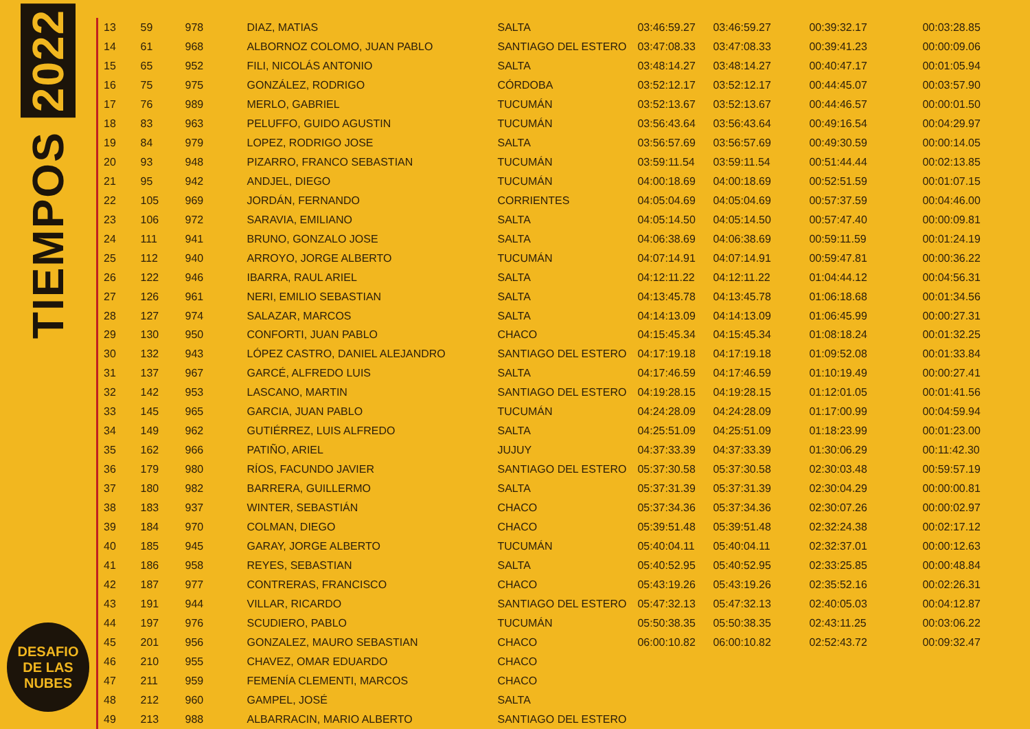TIEMPOS 2022
DESAFIO
DE LAS
NUBES
| 13 | 59 | 978 | DIAZ, MATIAS | SALTA | 03:46:59.27 | 03:46:59.27 | 00:39:32.17 | 00:03:28.85 |
| 14 | 61 | 968 | ALBORNOZ COLOMO, JUAN PABLO | SANTIAGO DEL ESTERO | 03:47:08.33 | 03:47:08.33 | 00:39:41.23 | 00:00:09.06 |
| 15 | 65 | 952 | FILI, NICOLÁS ANTONIO | SALTA | 03:48:14.27 | 03:48:14.27 | 00:40:47.17 | 00:01:05.94 |
| 16 | 75 | 975 | GONZÁLEZ, RODRIGO | CÓRDOBA | 03:52:12.17 | 03:52:12.17 | 00:44:45.07 | 00:03:57.90 |
| 17 | 76 | 989 | MERLO, GABRIEL | TUCUMÁN | 03:52:13.67 | 03:52:13.67 | 00:44:46.57 | 00:00:01.50 |
| 18 | 83 | 963 | PELUFFO, GUIDO AGUSTIN | TUCUMÁN | 03:56:43.64 | 03:56:43.64 | 00:49:16.54 | 00:04:29.97 |
| 19 | 84 | 979 | LOPEZ, RODRIGO JOSE | SALTA | 03:56:57.69 | 03:56:57.69 | 00:49:30.59 | 00:00:14.05 |
| 20 | 93 | 948 | PIZARRO, FRANCO SEBASTIAN | TUCUMÁN | 03:59:11.54 | 03:59:11.54 | 00:51:44.44 | 00:02:13.85 |
| 21 | 95 | 942 | ANDJEL, DIEGO | TUCUMÁN | 04:00:18.69 | 04:00:18.69 | 00:52:51.59 | 00:01:07.15 |
| 22 | 105 | 969 | JORDÁN, FERNANDO | CORRIENTES | 04:05:04.69 | 04:05:04.69 | 00:57:37.59 | 00:04:46.00 |
| 23 | 106 | 972 | SARAVIA, EMILIANO | SALTA | 04:05:14.50 | 04:05:14.50 | 00:57:47.40 | 00:00:09.81 |
| 24 | 111 | 941 | BRUNO, GONZALO JOSE | SALTA | 04:06:38.69 | 04:06:38.69 | 00:59:11.59 | 00:01:24.19 |
| 25 | 112 | 940 | ARROYO, JORGE ALBERTO | TUCUMÁN | 04:07:14.91 | 04:07:14.91 | 00:59:47.81 | 00:00:36.22 |
| 26 | 122 | 946 | IBARRA, RAUL ARIEL | SALTA | 04:12:11.22 | 04:12:11.22 | 01:04:44.12 | 00:04:56.31 |
| 27 | 126 | 961 | NERI, EMILIO SEBASTIAN | SALTA | 04:13:45.78 | 04:13:45.78 | 01:06:18.68 | 00:01:34.56 |
| 28 | 127 | 974 | SALAZAR, MARCOS | SALTA | 04:14:13.09 | 04:14:13.09 | 01:06:45.99 | 00:00:27.31 |
| 29 | 130 | 950 | CONFORTI, JUAN PABLO | CHACO | 04:15:45.34 | 04:15:45.34 | 01:08:18.24 | 00:01:32.25 |
| 30 | 132 | 943 | LÓPEZ CASTRO, DANIEL ALEJANDRO | SANTIAGO DEL ESTERO | 04:17:19.18 | 04:17:19.18 | 01:09:52.08 | 00:01:33.84 |
| 31 | 137 | 967 | GARCÉ, ALFREDO LUIS | SALTA | 04:17:46.59 | 04:17:46.59 | 01:10:19.49 | 00:00:27.41 |
| 32 | 142 | 953 | LASCANO, MARTIN | SANTIAGO DEL ESTERO | 04:19:28.15 | 04:19:28.15 | 01:12:01.05 | 00:01:41.56 |
| 33 | 145 | 965 | GARCIA, JUAN PABLO | TUCUMÁN | 04:24:28.09 | 04:24:28.09 | 01:17:00.99 | 00:04:59.94 |
| 34 | 149 | 962 | GUTIÉRREZ, LUIS ALFREDO | SALTA | 04:25:51.09 | 04:25:51.09 | 01:18:23.99 | 00:01:23.00 |
| 35 | 162 | 966 | PATIÑO, ARIEL | JUJUY | 04:37:33.39 | 04:37:33.39 | 01:30:06.29 | 00:11:42.30 |
| 36 | 179 | 980 | RÍOS, FACUNDO JAVIER | SANTIAGO DEL ESTERO | 05:37:30.58 | 05:37:30.58 | 02:30:03.48 | 00:59:57.19 |
| 37 | 180 | 982 | BARRERA, GUILLERMO | SALTA | 05:37:31.39 | 05:37:31.39 | 02:30:04.29 | 00:00:00.81 |
| 38 | 183 | 937 | WINTER, SEBASTIÁN | CHACO | 05:37:34.36 | 05:37:34.36 | 02:30:07.26 | 00:00:02.97 |
| 39 | 184 | 970 | COLMAN, DIEGO | CHACO | 05:39:51.48 | 05:39:51.48 | 02:32:24.38 | 00:02:17.12 |
| 40 | 185 | 945 | GARAY, JORGE ALBERTO | TUCUMÁN | 05:40:04.11 | 05:40:04.11 | 02:32:37.01 | 00:00:12.63 |
| 41 | 186 | 958 | REYES, SEBASTIAN | SALTA | 05:40:52.95 | 05:40:52.95 | 02:33:25.85 | 00:00:48.84 |
| 42 | 187 | 977 | CONTRERAS, FRANCISCO | CHACO | 05:43:19.26 | 05:43:19.26 | 02:35:52.16 | 00:02:26.31 |
| 43 | 191 | 944 | VILLAR, RICARDO | SANTIAGO DEL ESTERO | 05:47:32.13 | 05:47:32.13 | 02:40:05.03 | 00:04:12.87 |
| 44 | 197 | 976 | SCUDIERO, PABLO | TUCUMÁN | 05:50:38.35 | 05:50:38.35 | 02:43:11.25 | 00:03:06.22 |
| 45 | 201 | 956 | GONZALEZ, MAURO SEBASTIAN | CHACO | 06:00:10.82 | 06:00:10.82 | 02:52:43.72 | 00:09:32.47 |
| 46 | 210 | 955 | CHAVEZ, OMAR EDUARDO | CHACO | | | | |
| 47 | 211 | 959 | FEMENÍA CLEMENTI, MARCOS | CHACO | | | | |
| 48 | 212 | 960 | GAMPEL, JOSÉ | SALTA | | | | |
| 49 | 213 | 988 | ALBARRACIN, MARIO ALBERTO | SANTIAGO DEL ESTERO | | | | |